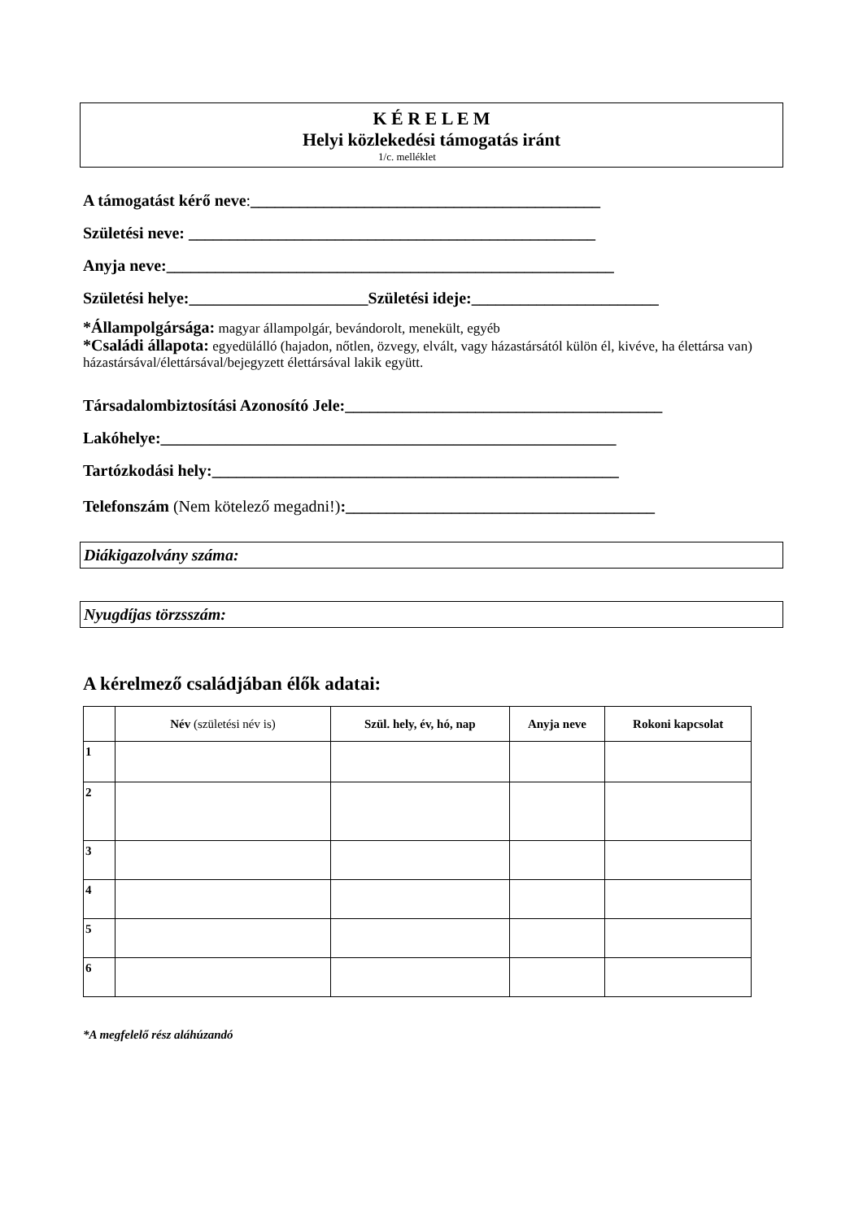K É R E L E M
Helyi közlekedési támogatás iránt
1/c. melléklet
A támogatást kérő neve:___________________________________________
Születési neve: __________________________________________________
Anyja neve:_______________________________________________________
Születési helye:______________________Születési ideje:_______________________
*Állampolgársága: magyar állampolgár, bevándorolt, menekült, egyéb
*Családi állapota: egyedülálló (hajadon, nőtlen, özvegy, elvált, vagy házastársától külön él, kivéve, ha élettársa van)
házastársával/élettársával/bejegyzett élettársával lakik együtt.
Társadalombiztosítási Azonosító Jele:_______________________________________
Lakóhelye:________________________________________________________
Tartózkodási hely:__________________________________________________
Telefonszám (Nem kötelező megadni!):______________________________________
Diákigazolvány száma:
Nyugdíjas törzsszám:
A kérelmező családjában élők adatai:
| | Név (születési név is) | Szül. hely, év, hó, nap | Anyja neve | Rokoni kapcsolat |
| --- | --- | --- | --- | --- |
| 1 | | | | |
| 2 | | | | |
| 3 | | | | |
| 4 | | | | |
| 5 | | | | |
| 6 | | | | |
*A megfelelő rész aláhúzandó